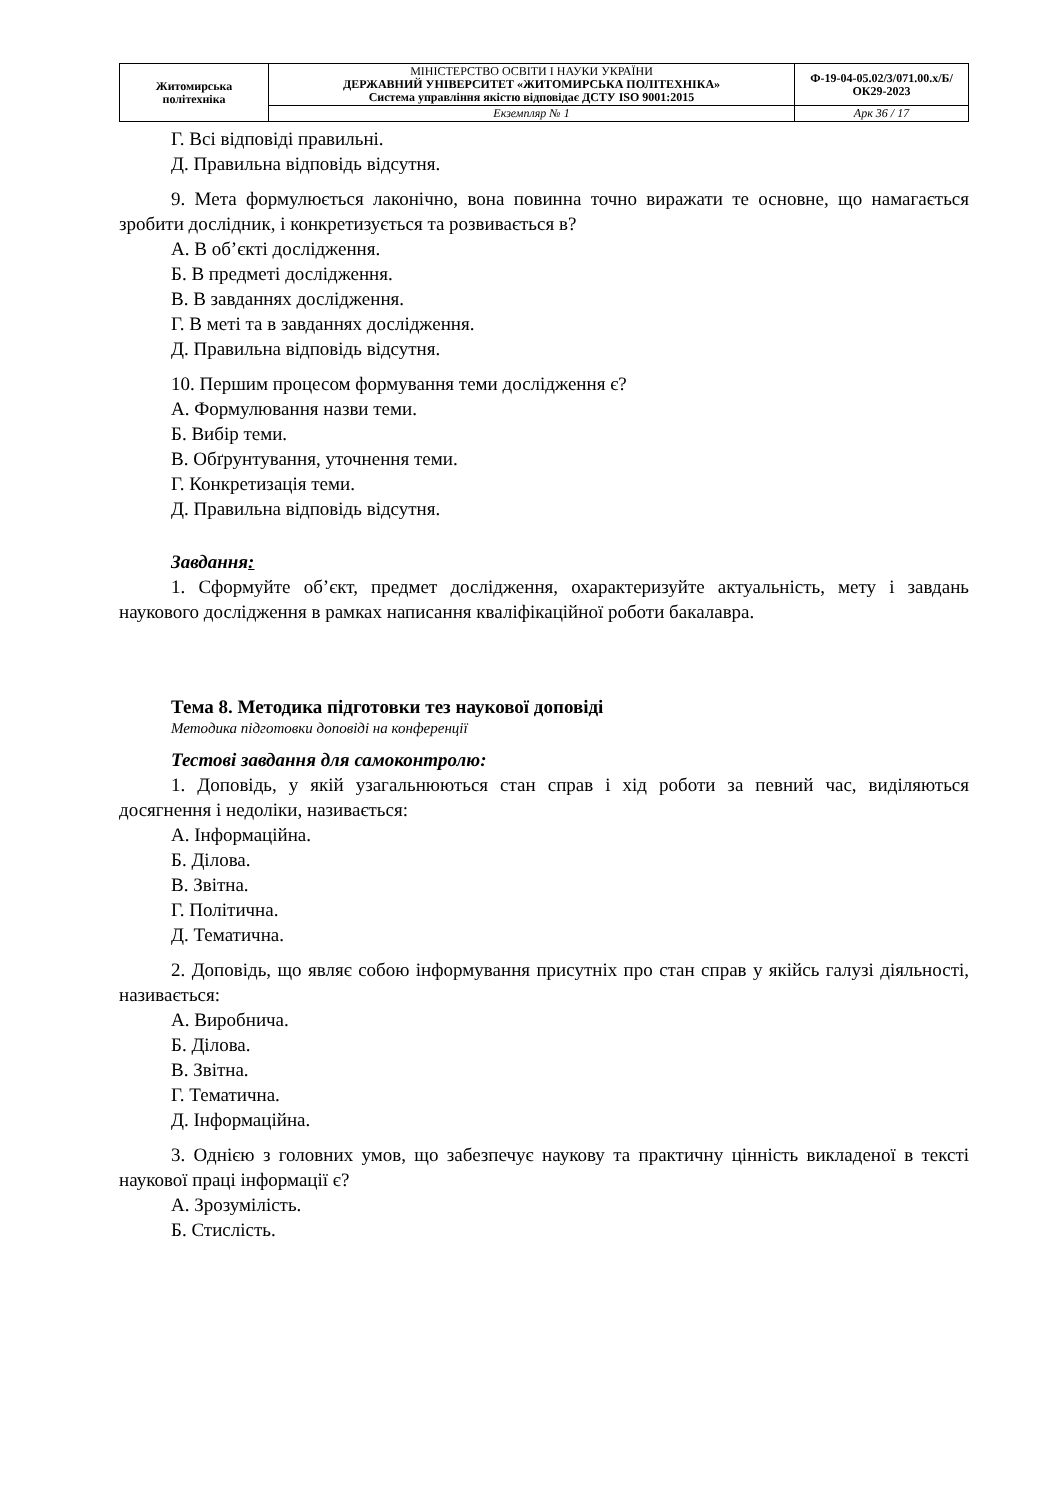| Житомирська політехніка | МІНІСТЕРСТВО ОСВІТИ І НАУКИ УКРАЇНИ ДЕРЖАВНИЙ УНІВЕРСИТЕТ «ЖИТОМИРСЬКА ПОЛІТЕХНІКА» Система управління якістю відповідає ДСТУ ISO 9001:2015 | Ф-19-04-05.02/3/071.00.х/Б/ОК29-2023 |
| | Екземпляр № 1 | Арк 36 / 17 |
Г. Всі відповіді правильні.
Д. Правильна відповідь відсутня.
9. Мета формулюється лаконічно, вона повинна точно виражати те основне, що намагається зробити дослідник, і конкретизується та розвивається в?
А. В об’єкті дослідження.
Б. В предметі дослідження.
В. В завданнях дослідження.
Г. В меті та в завданнях дослідження.
Д. Правильна відповідь відсутня.
10. Першим процесом формування теми дослідження є?
А. Формулювання назви теми.
Б. Вибір теми.
В. Обґрунтування, уточнення теми.
Г. Конкретизація теми.
Д. Правильна відповідь відсутня.
Завдання:
1. Сформуйте об’єкт, предмет дослідження, охарактеризуйте актуальність, мету і завдань наукового дослідження в рамках написання кваліфікаційної роботи бакалавра.
Тема 8. Методика підготовки тез наукової доповіді
Методика підготовки доповіді на конференції
Тестові завдання для самоконтролю:
1. Доповідь, у якій узагальнюються стан справ і хід роботи за певний час, виділяються досягнення і недоліки, називається:
А. Інформаційна.
Б. Ділова.
В. Звітна.
Г. Політична.
Д. Тематична.
2. Доповідь, що являє собою інформування присутніх про стан справ у якійсь галузі діяльності, називається:
А. Виробнича.
Б. Ділова.
В. Звітна.
Г. Тематична.
Д. Інформаційна.
3. Однією з головних умов, що забезпечує наукову та практичну цінність викладеної в тексті наукової праці інформації є?
А. Зрозумілість.
Б. Стислість.